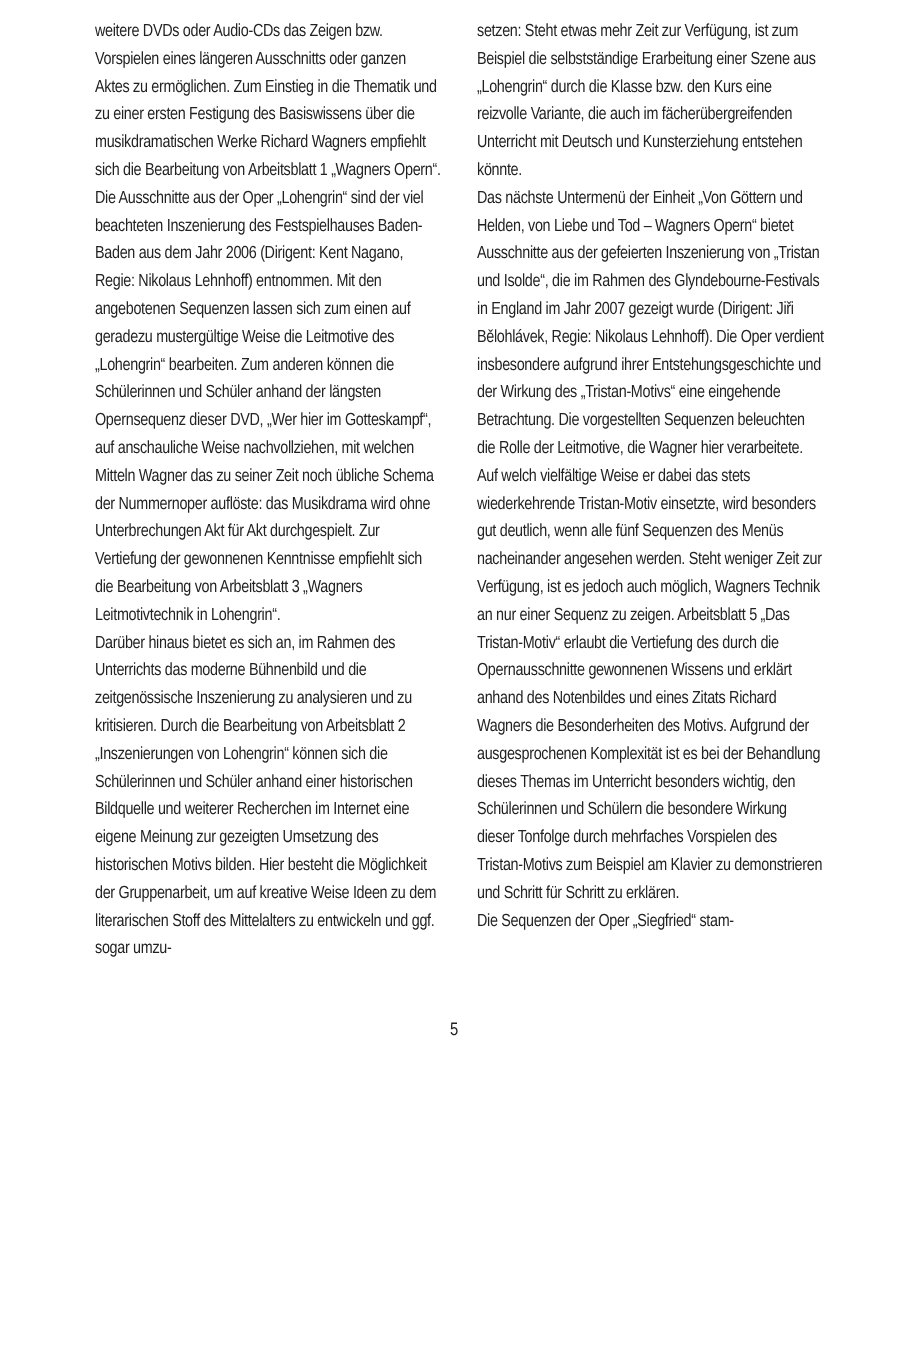weitere DVDs oder Audio-CDs das Zeigen bzw. Vorspielen eines längeren Ausschnitts oder ganzen Aktes zu ermöglichen. Zum Einstieg in die Thematik und zu einer ersten Festigung des Basiswissens über die musikdramatischen Werke Richard Wagners empfiehlt sich die Bearbeitung von Arbeitsblatt 1 „Wagners Opern“. Die Ausschnitte aus der Oper „Lohengrin“ sind der viel beachteten Inszenierung des Festspielhauses Baden-Baden aus dem Jahr 2006 (Dirigent: Kent Nagano, Regie: Nikolaus Lehnhoff) entnommen. Mit den angebotenen Sequenzen lassen sich zum einen auf geradezu mustergültige Weise die Leitmotive des „Lohengrin“ bearbeiten. Zum anderen können die Schülerinnen und Schüler anhand der längsten Opernsequenz dieser DVD, „Wer hier im Gotteskampf“, auf anschauliche Weise nachvollziehen, mit welchen Mitteln Wagner das zu seiner Zeit noch übliche Schema der Nummernoper auflöste: das Musikdrama wird ohne Unterbrechungen Akt für Akt durchgespielt. Zur Vertiefung der gewonnenen Kenntnisse empfiehlt sich die Bearbeitung von Arbeitsblatt 3 „Wagners Leitmotivtechnik in Lohengrin“.
Darüber hinaus bietet es sich an, im Rahmen des Unterrichts das moderne Bühnenbild und die zeitgenössische Inszenierung zu analysieren und zu kritisieren. Durch die Bearbeitung von Arbeitsblatt 2 „Inszenierungen von Lohengrin“ können sich die Schülerinnen und Schüler anhand einer historischen Bildquelle und weiterer Recherchen im Internet eine eigene Meinung zur gezeigten Umsetzung des historischen Motivs bilden. Hier besteht die Möglichkeit der Gruppenarbeit, um auf kreative Weise Ideen zu dem literarischen Stoff des Mittelalters zu entwickeln und ggf. sogar umzu-
setzen: Steht etwas mehr Zeit zur Verfügung, ist zum Beispiel die selbstständige Erarbeitung einer Szene aus „Lohengrin“ durch die Klasse bzw. den Kurs eine reizvolle Variante, die auch im fächerübergreifenden Unterricht mit Deutsch und Kunsterziehung entstehen könnte.
Das nächste Untermenü der Einheit „Von Göttern und Helden, von Liebe und Tod – Wagners Opern“ bietet Ausschnitte aus der gefeierten Inszenierung von „Tristan und Isolde“, die im Rahmen des Glyndebourne-Festivals in England im Jahr 2007 gezeigt wurde (Dirigent: Jiři Bělohlávek, Regie: Nikolaus Lehnhoff). Die Oper verdient insbesondere aufgrund ihrer Entstehungsgeschichte und der Wirkung des „Tristan-Motivs“ eine eingehende Betrachtung. Die vorgestellten Sequenzen beleuchten die Rolle der Leitmotive, die Wagner hier verarbeitete. Auf welch vielfältige Weise er dabei das stets wiederkehrende Tristan-Motiv einsetzte, wird besonders gut deutlich, wenn alle fünf Sequenzen des Menüs nacheinander angesehen werden. Steht weniger Zeit zur Verfügung, ist es jedoch auch möglich, Wagners Technik an nur einer Sequenz zu zeigen. Arbeitsblatt 5 „Das Tristan-Motiv“ erlaubt die Vertiefung des durch die Opernausschnitte gewonnenen Wissens und erklärt anhand des Notenbildes und eines Zitats Richard Wagners die Besonderheiten des Motivs. Aufgrund der ausgesprochenen Komplexität ist es bei der Behandlung dieses Themas im Unterricht besonders wichtig, den Schülerinnen und Schülern die besondere Wirkung dieser Tonfolge durch mehrfaches Vorspielen des Tristan-Motivs zum Beispiel am Klavier zu demonstrieren und Schritt für Schritt zu erklären.
Die Sequenzen der Oper „Siegfried“ stam-
5